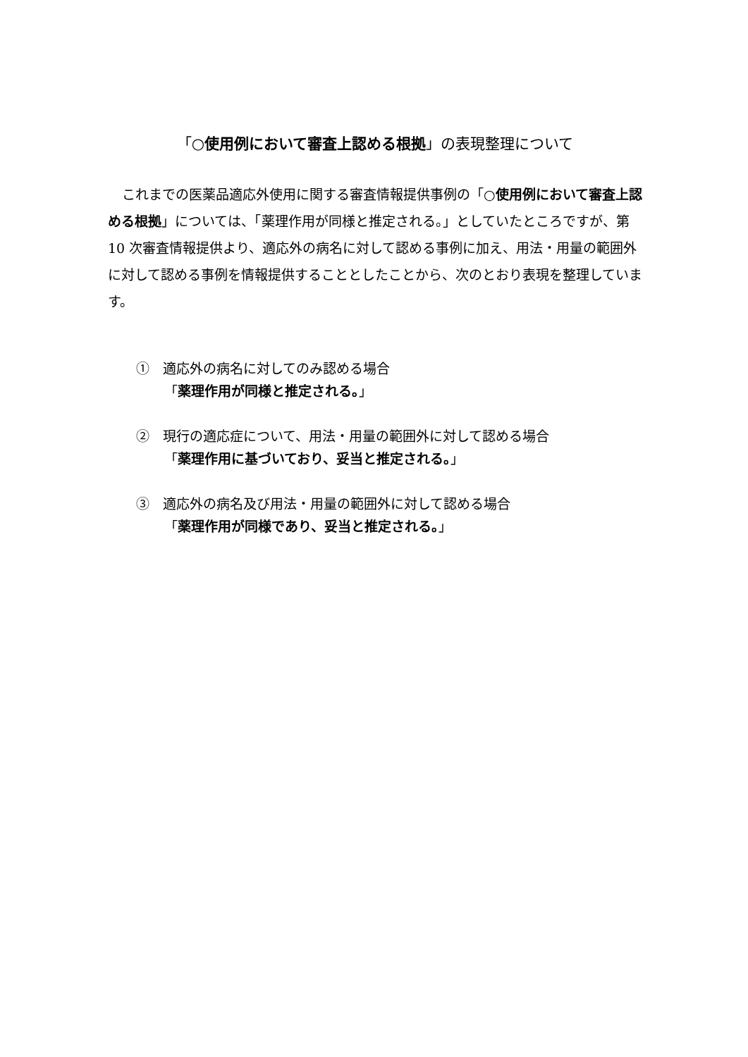「○使用例において審査上認める根拠」の表現整理について
これまでの医薬品適応外使用に関する審査情報提供事例の「○使用例において審査上認める根拠」については、「薬理作用が同様と推定される。」としていたところですが、第 10 次審査情報提供より、適応外の病名に対して認める事例に加え、用法・用量の範囲外に対して認める事例を情報提供することとしたことから、次のとおり表現を整理しています。
①　適応外の病名に対してのみ認める場合
「薬理作用が同様と推定される。」
②　現行の適応症について、用法・用量の範囲外に対して認める場合
「薬理作用に基づいており、妥当と推定される。」
③　適応外の病名及び用法・用量の範囲外に対して認める場合
「薬理作用が同様であり、妥当と推定される。」